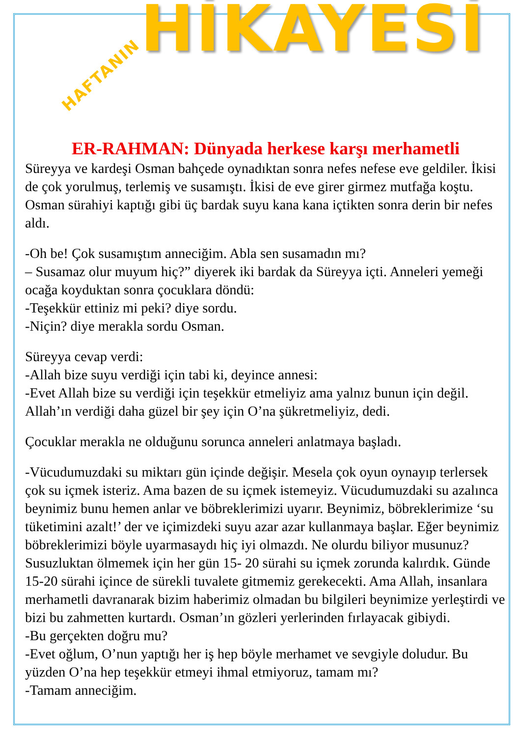HAFTANIN HİKAYESİ
ER-RAHMAN: Dünyada herkese karşı merhametli
Süreyya ve kardeşi Osman bahçede oynadıktan sonra nefes nefese eve geldiler. İkisi de çok yorulmuş, terlemiş ve susamıştı. İkisi de eve girer girmez mutfağa koştu. Osman sürahiyi kaptığı gibi üç bardak suyu kana kana içtikten sonra derin bir nefes aldı.
-Oh be! Çok susamıştım anneciğim. Abla sen susamadın mı?
– Susamaz olur muyum hiç?” diyerek iki bardak da Süreyya içti. Anneleri yemeği ocağa koyduktan sonra çocuklara döndü:
-Teşekkür ettiniz mi peki? diye sordu.
-Niçin? diye merakla sordu Osman.
Süreyya cevap verdi:
-Allah bize suyu verdiği için tabi ki, deyince annesi:
-Evet Allah bize su verdiği için teşekkür etmeliyiz ama yalnız bunun için değil. Allah’ın verdiği daha güzel bir şey için O’na şükretmeliyiz, dedi.
Çocuklar merakla ne olduğunu sorunca anneleri anlatmaya başladı.
-Vücudumuzdaki su miktarı gün içinde değişir. Mesela çok oyun oynayıp terlersek çok su içmek isteriz. Ama bazen de su içmek istemeyiz. Vücudumuzdaki su azalınca beynimiz bunu hemen anlar ve böbreklerimizi uyarır. Beynimiz, böbreklerimize ‘su tüketimini azalt!’ der ve içimizdeki suyu azar azar kullanmaya başlar. Eğer beynimiz böbreklerimizi böyle uyarmasaydı hiç iyi olmazdı. Ne olurdu biliyor musunuz? Susuzluktan ölmemek için her gün 15- 20 sürahi su içmek zorunda kalırdık. Günde 15-20 sürahi içince de sürekli tuvalete gitmemiz gerekecekti. Ama Allah, insanlara merhametli davranarak bizim haberimiz olmadan bu bilgileri beynimize yerleştirdi ve bizi bu zahmetten kurtardı. Osman’ın gözleri yerlerinden fırlayacak gibiydi.
-Bu gerçekten doğru mu?
-Evet oğlum, O’nun yaptığı her iş hep böyle merhamet ve sevgiyle doludur. Bu yüzden O’na hep teşekkür etmeyi ihmal etmiyoruz, tamam mı?
-Tamam anneciğim.